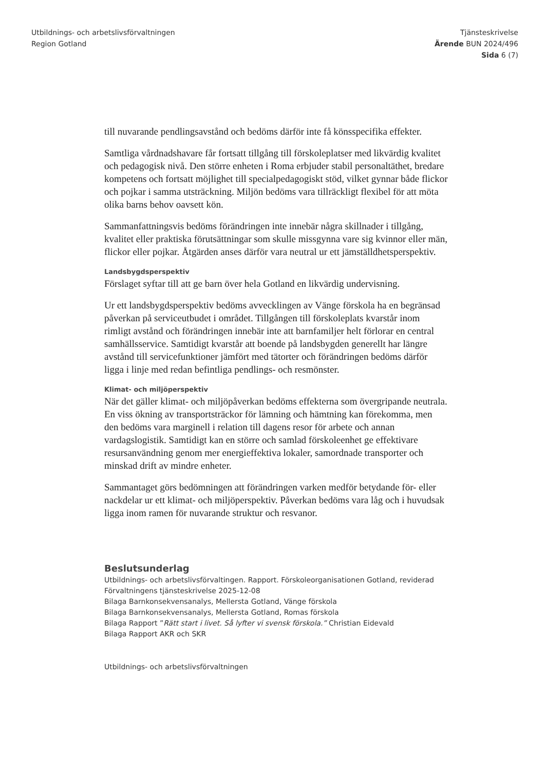Utbildnings- och arbetslivsförvaltningen
Region Gotland
Tjänsteskrivelse
Ärende BUN 2024/496
Sida 6 (7)
till nuvarande pendlingsavstånd och bedöms därför inte få könsspecifika effekter.
Samtliga vårdnadshavare får fortsatt tillgång till förskoleplatser med likvärdig kvalitet och pedagogisk nivå. Den större enheten i Roma erbjuder stabil personaltäthet, bredare kompetens och fortsatt möjlighet till specialpedagogiskt stöd, vilket gynnar både flickor och pojkar i samma utsträckning. Miljön bedöms vara tillräckligt flexibel för att möta olika barns behov oavsett kön.
Sammanfattningsvis bedöms förändringen inte innebär några skillnader i tillgång, kvalitet eller praktiska förutsättningar som skulle missgynna vare sig kvinnor eller män, flickor eller pojkar. Åtgärden anses därför vara neutral ur ett jämställdhetsperspektiv.
Landsbygdsperspektiv
Förslaget syftar till att ge barn över hela Gotland en likvärdig undervisning.
Ur ett landsbygdsperspektiv bedöms avvecklingen av Vänge förskola ha en begränsad påverkan på serviceutbudet i området. Tillgången till förskoleplats kvarstår inom rimligt avstånd och förändringen innebär inte att barnfamiljer helt förlorar en central samhällsservice. Samtidigt kvarstår att boende på landsbygden generellt har längre avstånd till servicefunktioner jämfört med tätorter och förändringen bedöms därför ligga i linje med redan befintliga pendlings- och resmönster.
Klimat- och miljöperspektiv
När det gäller klimat- och miljöpåverkan bedöms effekterna som övergripande neutrala. En viss ökning av transportsträckor för lämning och hämtning kan förekomma, men den bedöms vara marginell i relation till dagens resor för arbete och annan vardagslogistik. Samtidigt kan en större och samlad förskoleenhet ge effektivare resursanvändning genom mer energieffektiva lokaler, samordnade transporter och minskad drift av mindre enheter.
Sammantaget görs bedömningen att förändringen varken medför betydande för- eller nackdelar ur ett klimat- och miljöperspektiv. Påverkan bedöms vara låg och i huvudsak ligga inom ramen för nuvarande struktur och resvanor.
Beslutsunderlag
Utbildnings- och arbetslivsförvaltingen. Rapport. Förskoleorganisationen Gotland, reviderad
Förvaltningens tjänsteskrivelse 2025-12-08
Bilaga Barnkonsekvensanalys, Mellersta Gotland, Vänge förskola
Bilaga Barnkonsekvensanalys, Mellersta Gotland, Romas förskola
Bilaga Rapport ”Rätt start i livet. Så lyfter vi svensk förskola.” Christian Eidevald
Bilaga Rapport AKR och SKR
Utbildnings- och arbetslivsförvaltningen